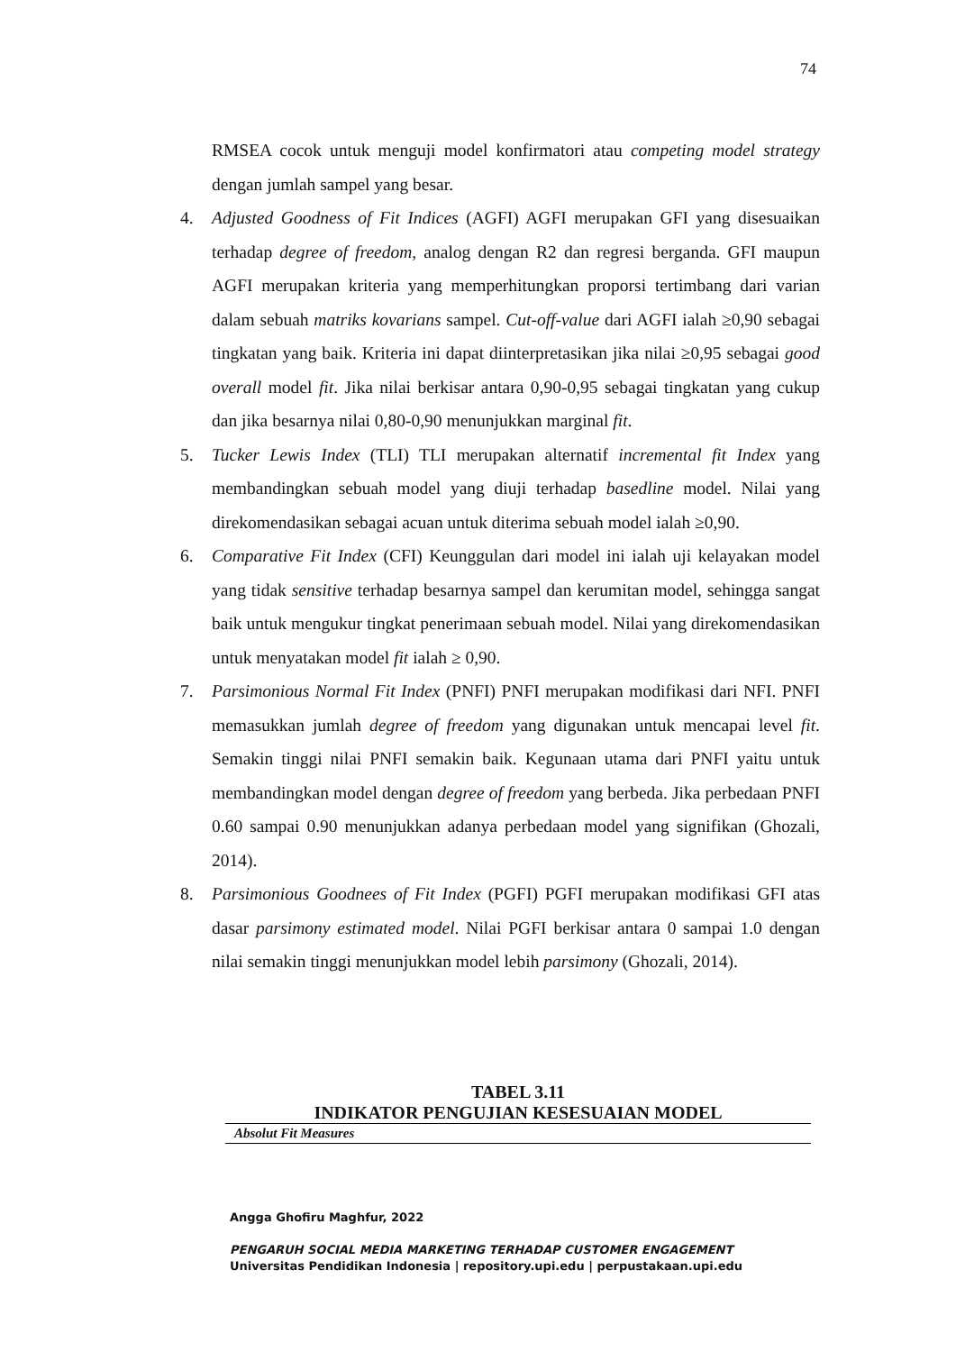74
RMSEA cocok untuk menguji model konfirmatori atau competing model strategy dengan jumlah sampel yang besar.
4. Adjusted Goodness of Fit Indices (AGFI) AGFI merupakan GFI yang disesuaikan terhadap degree of freedom, analog dengan R2 dan regresi berganda. GFI maupun AGFI merupakan kriteria yang memperhitungkan proporsi tertimbang dari varian dalam sebuah matriks kovarians sampel. Cut-off-value dari AGFI ialah ≥0,90 sebagai tingkatan yang baik. Kriteria ini dapat diinterpretasikan jika nilai ≥0,95 sebagai good overall model fit. Jika nilai berkisar antara 0,90-0,95 sebagai tingkatan yang cukup dan jika besarnya nilai 0,80-0,90 menunjukkan marginal fit.
5. Tucker Lewis Index (TLI) TLI merupakan alternatif incremental fit Index yang membandingkan sebuah model yang diuji terhadap basedline model. Nilai yang direkomendasikan sebagai acuan untuk diterima sebuah model ialah ≥0,90.
6. Comparative Fit Index (CFI) Keunggulan dari model ini ialah uji kelayakan model yang tidak sensitive terhadap besarnya sampel dan kerumitan model, sehingga sangat baik untuk mengukur tingkat penerimaan sebuah model. Nilai yang direkomendasikan untuk menyatakan model fit ialah ≥ 0,90.
7. Parsimonious Normal Fit Index (PNFI) PNFI merupakan modifikasi dari NFI. PNFI memasukkan jumlah degree of freedom yang digunakan untuk mencapai level fit. Semakin tinggi nilai PNFI semakin baik. Kegunaan utama dari PNFI yaitu untuk membandingkan model dengan degree of freedom yang berbeda. Jika perbedaan PNFI 0.60 sampai 0.90 menunjukkan adanya perbedaan model yang signifikan (Ghozali, 2014).
8. Parsimonious Goodnees of Fit Index (PGFI) PGFI merupakan modifikasi GFI atas dasar parsimony estimated model. Nilai PGFI berkisar antara 0 sampai 1.0 dengan nilai semakin tinggi menunjukkan model lebih parsimony (Ghozali, 2014).
TABEL 3.11
INDIKATOR PENGUJIAN KESESUAIAN MODEL
| Absolut Fit Measures |
Angga Ghofiru Maghfur, 2022
PENGARUH SOCIAL MEDIA MARKETING TERHADAP CUSTOMER ENGAGEMENT
Universitas Pendidikan Indonesia | repository.upi.edu | perpustakaan.upi.edu